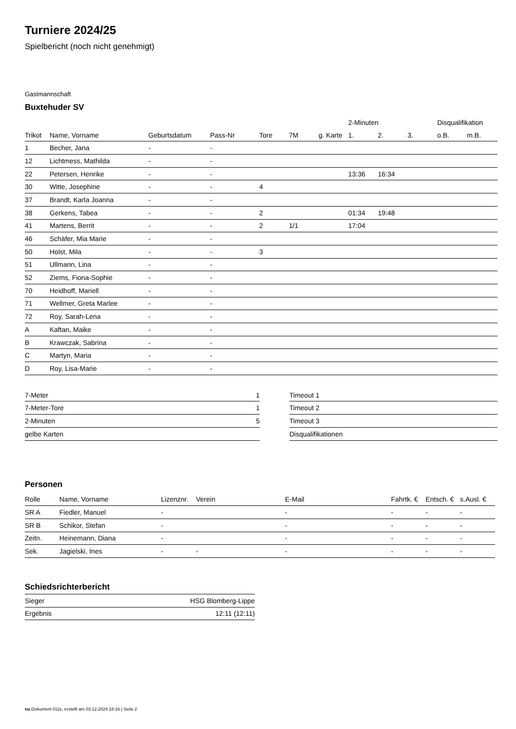Turniere 2024/25
Spielbericht (noch nicht genehmigt)
Gastmannschaft
Buxtehuder SV
| | | | | | | | 2-Minuten | | | Disqualifikation | |
| --- | --- | --- | --- | --- | --- | --- | --- | --- | --- | --- | --- |
| Trikot | Name, Vorname | Geburtsdatum | Pass-Nr | Tore | 7M | g. Karte | 1. | 2. | 3. | o.B. | m.B. |
| 1 | Becher, Jana | - | - | | | | | | | | |
| 12 | Lichtmess, Mathilda | - | - | | | | | | | | |
| 22 | Petersen, Henrike | - | - | | | | 13:36 | 16:34 | | | |
| 30 | Witte, Josephine | - | - | 4 | | | | | | | |
| 37 | Brandt, Karla Joanna | - | - | | | | | | | | |
| 38 | Gerkens, Tabea | - | - | 2 | | | 01:34 | 19:48 | | | |
| 41 | Martens, Berrit | - | - | 2 | 1/1 | | 17:04 | | | | |
| 46 | Schäfer, Mia Marie | - | - | | | | | | | | |
| 50 | Holst, Mila | - | - | 3 | | | | | | | |
| 51 | Ullmann, Lina | - | - | | | | | | | | |
| 52 | Ziems, Fiona-Sophie | - | - | | | | | | | | |
| 70 | Heidhoff, Mariell | - | - | | | | | | | | |
| 71 | Wellmer, Greta Marlee | - | - | | | | | | | | |
| 72 | Roy, Sarah-Lena | - | - | | | | | | | | |
| A | Kaftan, Maike | - | - | | | | | | | | |
| B | Krawczak, Sabrina | - | - | | | | | | | | |
| C | Martyn, Maria | - | - | | | | | | | | |
| D | Roy, Lisa-Marie | - | - | | | | | | | | |
| 7-Meter | 1 |
| 7-Meter-Tore | 1 |
| 2-Minuten | 5 |
| gelbe Karten | |
| Timeout 1 |
| Timeout 2 |
| Timeout 3 |
| Disqualifikationen |
Personen
| Rolle | Name, Vorname | Lizenznr. | Verein | E-Mail | Fahrtk. € | Entsch. € | s.Ausl. € |
| --- | --- | --- | --- | --- | --- | --- | --- |
| SR A | Fiedler, Manuel | - | | - | - | - | - |
| SR B | Schikor, Stefan | - | | - | - | - | - |
| Zeitn. | Heinemann, Diana | - | | - | - | - | - |
| Sek. | Jagielski, Ines | - | - | - | - | - | - |
Schiedsrichterbericht
| Sieger | HSG Blomberg-Lippe |
| Ergebnis | 12:11 (12:11) |
nu.Dokument 011e, erstellt am 03.12.2024 18:16 | Seite 2